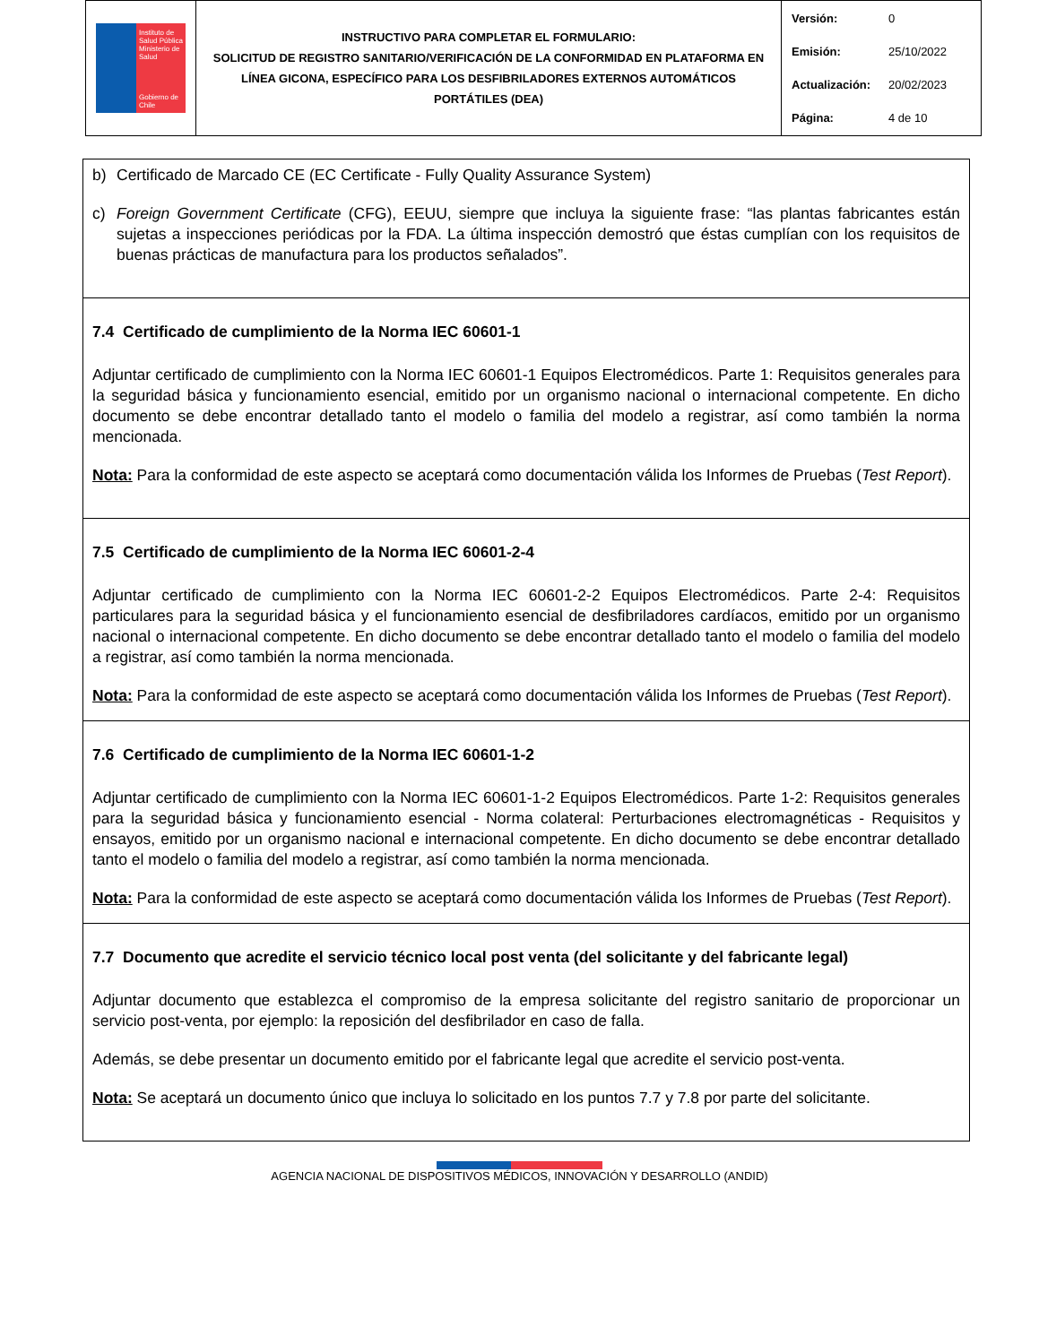| Instituto de Salud Pública Ministerio de Salud Gobierno de Chile | INSTRUCTIVO PARA COMPLETAR EL FORMULARIO: SOLICITUD DE REGISTRO SANITARIO/VERIFICACIÓN DE LA CONFORMIDAD EN PLATAFORMA EN LÍNEA GICONA, ESPECÍFICO PARA LOS DESFIBRILADORES EXTERNOS AUTOMÁTICOS PORTÁTILES (DEA) | Versión: 0 Emisión: 25/10/2022 Actualización: 20/02/2023 Página: 4 de 10 |
b) Certificado de Marcado CE (EC Certificate - Fully Quality Assurance System)
c) Foreign Government Certificate (CFG), EEUU, siempre que incluya la siguiente frase: “las plantas fabricantes están sujetas a inspecciones periódicas por la FDA. La última inspección demostró que éstas cumplían con los requisitos de buenas prácticas de manufactura para los productos señalados”.
7.4 Certificado de cumplimiento de la Norma IEC 60601-1
Adjuntar certificado de cumplimiento con la Norma IEC 60601-1 Equipos Electromédicos. Parte 1: Requisitos generales para la seguridad básica y funcionamiento esencial, emitido por un organismo nacional o internacional competente. En dicho documento se debe encontrar detallado tanto el modelo o familia del modelo a registrar, así como también la norma mencionada.
Nota: Para la conformidad de este aspecto se aceptará como documentación válida los Informes de Pruebas (Test Report).
7.5 Certificado de cumplimiento de la Norma IEC 60601-2-4
Adjuntar certificado de cumplimiento con la Norma IEC 60601-2-2 Equipos Electromédicos. Parte 2-4: Requisitos particulares para la seguridad básica y el funcionamiento esencial de desfibriladores cardíacos, emitido por un organismo nacional o internacional competente. En dicho documento se debe encontrar detallado tanto el modelo o familia del modelo a registrar, así como también la norma mencionada.
Nota: Para la conformidad de este aspecto se aceptará como documentación válida los Informes de Pruebas (Test Report).
7.6 Certificado de cumplimiento de la Norma IEC 60601-1-2
Adjuntar certificado de cumplimiento con la Norma IEC 60601-1-2 Equipos Electromédicos. Parte 1-2: Requisitos generales para la seguridad básica y funcionamiento esencial - Norma colateral: Perturbaciones electromagnéticas - Requisitos y ensayos, emitido por un organismo nacional e internacional competente. En dicho documento se debe encontrar detallado tanto el modelo o familia del modelo a registrar, así como también la norma mencionada.
Nota: Para la conformidad de este aspecto se aceptará como documentación válida los Informes de Pruebas (Test Report).
7.7 Documento que acredite el servicio técnico local post venta (del solicitante y del fabricante legal)
Adjuntar documento que establezca el compromiso de la empresa solicitante del registro sanitario de proporcionar un servicio post-venta, por ejemplo: la reposición del desfibrilador en caso de falla.
Además, se debe presentar un documento emitido por el fabricante legal que acredite el servicio post-venta.
Nota: Se aceptará un documento único que incluya lo solicitado en los puntos 7.7 y 7.8 por parte del solicitante.
AGENCIA NACIONAL DE DISPOSITIVOS MÉDICOS, INNOVACIÓN Y DESARROLLO (ANDID)